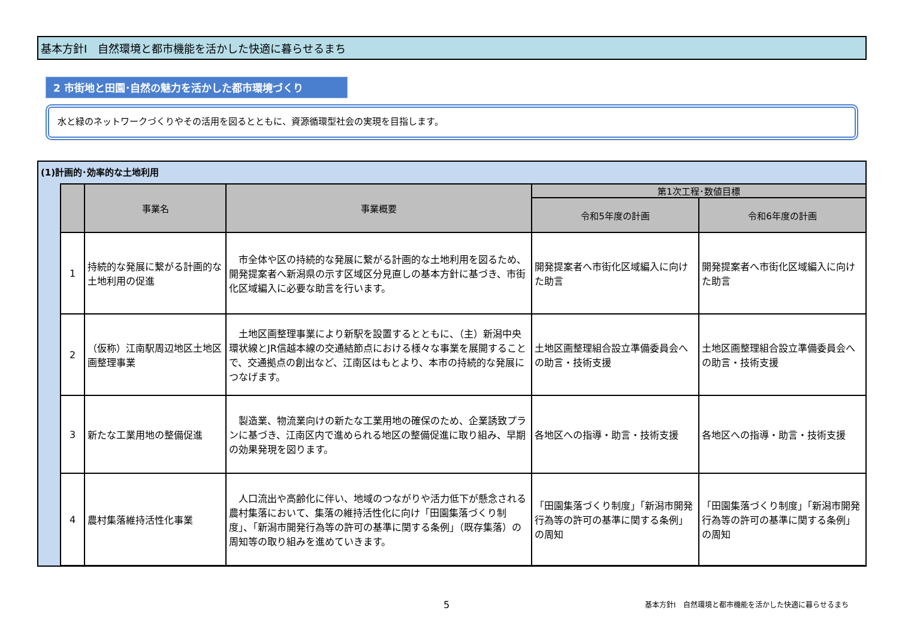基本方針Ⅰ　自然環境と都市機能を活かした快適に暮らせるまち
2 市街地と田園･自然の魅力を活かした都市環境づくり
水と緑のネットワークづくりやその活用を図るとともに、資源循環型社会の実現を目指します。
(1)計画的･効率的な土地利用
| | 事業名 | 事業概要 | 第1次工程･数値目標 | |
| --- | --- | --- | --- | --- |
| | | | 令和5年度の計画 | 令和6年度の計画 |
| 1 | 持続的な発展に繋がる計画的な土地利用の促進 | 市全体や区の持続的な発展に繋がる計画的な土地利用を図るため、開発提案者へ新潟県の示す区域区分見直しの基本方針に基づき、市街化区域編入に必要な助言を行います。 | 開発提案者へ市街化区域編入に向けた助言 | 開発提案者へ市街化区域編入に向けた助言 |
| 2 | （仮称）江南駅周辺地区土地区画整理事業 | 土地区画整理事業により新駅を設置するとともに、（主）新潟中央環状線とJR信越本線の交通結節点における様々な事業を展開することで、交通拠点の創出など、江南区はもとより、本市の持続的な発展につなげます。 | 土地区画整理組合設立準備委員会への助言・技術支援 | 土地区画整理組合設立準備委員会への助言・技術支援 |
| 3 | 新たな工業用地の整備促進 | 製造業、物流業向けの新たな工業用地の確保のため、企業誘致プランに基づき、江南区内で進められる地区の整備促進に取り組み、早期の効果発現を図ります。 | 各地区への指導・助言・技術支援 | 各地区への指導・助言・技術支援 |
| 4 | 農村集落維持活性化事業 | 人口流出や高齢化に伴い、地域のつながりや活力低下が懸念される農村集落において、集落の維持活性化に向け「田園集落づくり制度」、「新潟市開発行為等の許可の基準に関する条例」（既存集落）の周知等の取り組みを進めていきます。 | 「田園集落づくり制度」「新潟市開発行為等の許可の基準に関する条例」の周知 | 「田園集落づくり制度」「新潟市開発行為等の許可の基準に関する条例」の周知 |
5
基本方針Ⅰ　自然環境と都市機能を活かした快適に暮らせるまち